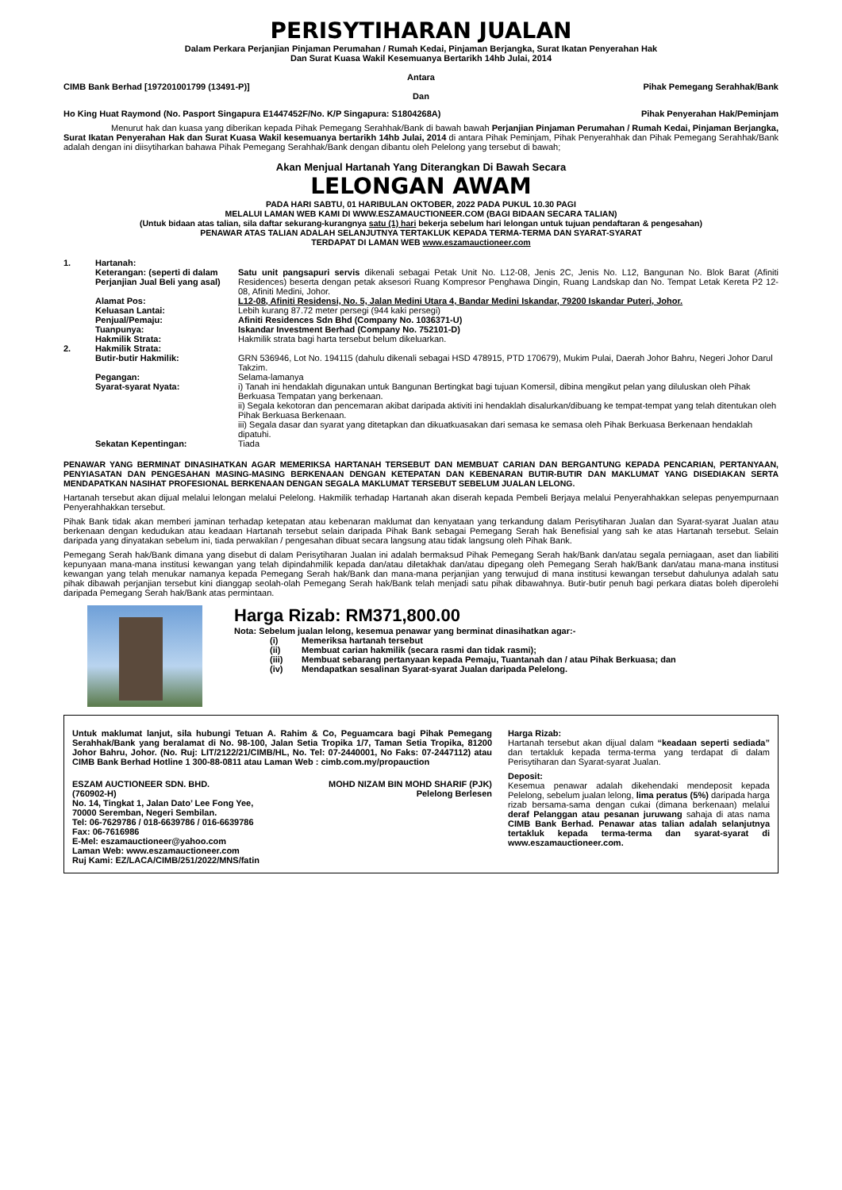PERISYTIHARAN JUALAN
Dalam Perkara Perjanjian Pinjaman Perumahan / Rumah Kedai, Pinjaman Berjangka, Surat Ikatan Penyerahan Hak
Dan Surat Kuasa Wakil Kesemuanya Bertarikh 14hb Julai, 2014
Antara
CIMB Bank Berhad [197201001799 (13491-P)] Pihak Pemegang Serahhak/Bank
Dan
Ho King Huat Raymond (No. Pasport Singapura E1447452F/No. K/P Singapura: S1804268A) Pihak Penyerahan Hak/Peminjam
Menurut hak dan kuasa yang diberikan kepada Pihak Pemegang Serahhak/Bank di bawah bawah Perjanjian Pinjaman Perumahan / Rumah Kedai, Pinjaman Berjangka, Surat Ikatan Penyerahan Hak dan Surat Kuasa Wakil kesemuanya bertarikh 14hb Julai, 2014 di antara Pihak Peminjam, Pihak Penyerahhak dan Pihak Pemegang Serahhak/Bank adalah dengan ini diisytiharkan bahawa Pihak Pemegang Serahhak/Bank dengan dibantu oleh Pelelong yang tersebut di bawah;
Akan Menjual Hartanah Yang Diterangkan Di Bawah Secara
LELONGAN AWAM
PADA HARI SABTU, 01 HARIBULAN OKTOBER, 2022 PADA PUKUL 10.30 PAGI
MELALUI LAMAN WEB KAMI DI WWW.ESZAMAUCTIONEER.COM (BAGI BIDAAN SECARA TALIAN)
(Untuk bidaan atas talian, sila daftar sekurang-kurangnya satu (1) hari bekerja sebelum hari lelongan untuk tujuan pendaftaran & pengesahan)
PENAWAR ATAS TALIAN ADALAH SELANJUTNYA TERTAKLUK KEPADA TERMA-TERMA DAN SYARAT-SYARAT
TERDAPAT DI LAMAN WEB www.eszamauctioneer.com
| 1. | Hartanah: | |
| | Keterangan: (seperti di dalam Perjanjian Jual Beli yang asal) | Satu unit pangsapuri servis dikenali sebagai Petak Unit No. L12-08, Jenis 2C, Jenis No. L12, Bangunan No. Blok Barat (Afiniti Residences) beserta dengan petak aksesori Ruang Kompresor Penghawa Dingin, Ruang Landskap dan No. Tempat Letak Kereta P2 12-08, Afiniti Medini, Johor. |
| | Alamat Pos: | L12-08, Afiniti Residensi, No. 5, Jalan Medini Utara 4, Bandar Medini Iskandar, 79200 Iskandar Puteri, Johor. |
| | Keluasan Lantai: | Lebih kurang 87.72 meter persegi (944 kaki persegi) |
| | Penjual/Pemaju: | Afiniti Residences Sdn Bhd (Company No. 1036371-U) |
| | Tuanpunya: | Iskandar Investment Berhad (Company No. 752101-D) |
| | Hakmilik Strata: | Hakmilik strata bagi harta tersebut belum dikeluarkan. |
| 2. | Hakmilik Strata: | |
| | Butir-butir Hakmilik: | GRN 536946, Lot No. 194115 (dahulu dikenali sebagai HSD 478915, PTD 170679), Mukim Pulai, Daerah Johor Bahru, Negeri Johor Darul Takzim. |
| | Pegangan: | Selama-lamanya |
| | Syarat-syarat Nyata: | i) Tanah ini hendaklah digunakan untuk Bangunan Bertingkat bagi tujuan Komersil, dibina mengikut pelan yang diluluskan oleh Pihak Berkuasa Tempatan yang berkenaan. ii) Segala kekotoran dan pencemaran akibat daripada aktiviti ini hendaklah disalurkan/dibuang ke tempat-tempat yang telah ditentukan oleh Pihak Berkuasa Berkenaan. iii) Segala dasar dan syarat yang ditetapkan dan dikuatkuasakan dari semasa ke semasa oleh Pihak Berkuasa Berkenaan hendaklah dipatuhi. |
| | Sekatan Kepentingan: | Tiada |
PENAWAR YANG BERMINAT DINASIHATKAN AGAR MEMERIKSA HARTANAH TERSEBUT DAN MEMBUAT CARIAN DAN BERGANTUNG KEPADA PENCARIAN, PERTANYAAN, PENYIASATAN DAN PENGESAHAN MASING-MASING BERKENAAN DENGAN KETEPATAN DAN KEBENARAN BUTIR-BUTIR DAN MAKLUMAT YANG DISEDIAKAN SERTA MENDAPATKAN NASIHAT PROFESIONAL BERKENAAN DENGAN SEGALA MAKLUMAT TERSEBUT SEBELUM JUALAN LELONG.
Hartanah tersebut akan dijual melalui lelongan melalui Pelelong. Hakmilik terhadap Hartanah akan diserah kepada Pembeli Berjaya melalui Penyerahhakkan selepas penyempurnaan Penyerahhakkan tersebut.
Pihak Bank tidak akan memberi jaminan terhadap ketepatan atau kebenaran maklumat dan kenyataan yang terkandung dalam Perisytiharan Jualan dan Syarat-syarat Jualan atau berkenaan dengan kedudukan atau keadaan Hartanah tersebut selain daripada Pihak Bank sebagai Pemegang Serah hak Benefisial yang sah ke atas Hartanah tersebut. Selain daripada yang dinyatakan sebelum ini, tiada perwakilan / pengesahan dibuat secara langsung atau tidak langsung oleh Pihak Bank.
Pemegang Serah hak/Bank dimana yang disebut di dalam Perisytiharan Jualan ini adalah bermaksud Pihak Pemegang Serah hak/Bank dan/atau segala perniagaan, aset dan liabiliti kepunyaan mana-mana institusi kewangan yang telah dipindahmilik kepada dan/atau diletakhak dan/atau dipegang oleh Pemegang Serah hak/Bank dan/atau mana-mana institusi kewangan yang telah menukar namanya kepada Pemegang Serah hak/Bank dan mana-mana perjanjian yang terwujud di mana institusi kewangan tersebut dahulunya adalah satu pihak dibawah perjanjian tersebut kini dianggap seolah-olah Pemegang Serah hak/Bank telah menjadi satu pihak dibawahnya. Butir-butir penuh bagi perkara diatas boleh diperolehi daripada Pemegang Serah hak/Bank atas permintaan.
Harga Rizab: RM371,800.00
Nota: Sebelum jualan lelong, kesemua penawar yang berminat dinasihatkan agar:-
| (i) | Memeriksa hartanah tersebut |
| (ii) | Membuat carian hakmilik (secara rasmi dan tidak rasmi); |
| (iii) | Membuat sebarang pertanyaan kepada Pemaju, Tuantanah dan / atau Pihak Berkuasa; dan |
| (iv) | Mendapatkan sesalinan Syarat-syarat Jualan daripada Pelelong. |
Untuk maklumat lanjut, sila hubungi Tetuan A. Rahim & Co, Peguamcara bagi Pihak Pemegang Serahhak/Bank yang beralamat di No. 98-100, Jalan Setia Tropika 1/7, Taman Setia Tropika, 81200 Johor Bahru, Johor. (No. Ruj: LIT/2122/21/CIMB/HL, No. Tel: 07-2440001, No Faks: 07-2447112) atau CIMB Bank Berhad Hotline 1 300-88-0811 atau Laman Web : cimb.com.my/propauction
ESZAM AUCTIONEER SDN. BHD.
(760902-H)
No. 14, Tingkat 1, Jalan Dato’ Lee Fong Yee,
70000 Seremban, Negeri Sembilan.
Tel: 06-7629786 / 018-6639786 / 016-6639786
Fax: 06-7616986
E-Mel: eszamauctioneer@yahoo.com
Laman Web: www.eszamauctioneer.com
Ruj Kami: EZ/LACA/CIMB/251/2022/MNS/fatin
MOHD NIZAM BIN MOHD SHARIF (PJK)
Pelelong Berlesen
Harga Rizab:
Hartanah tersebut akan dijual dalam “keadaan seperti sediada” dan tertakluk kepada terma-terma yang terdapat di dalam Perisytiharan dan Syarat-syarat Jualan.
Deposit:
Kesemua penawar adalah dikehendaki mendeposit kepada Pelelong, sebelum jualan lelong, lima peratus (5%) daripada harga rizab bersama-sama dengan cukai (dimana berkenaan) melalui deraf Pelanggan atau pesanan juruwang sahaja di atas nama CIMB Bank Berhad. Penawar atas talian adalah selanjutnya tertakluk kepada terma-terma dan syarat-syarat di www.eszamauctioneer.com.